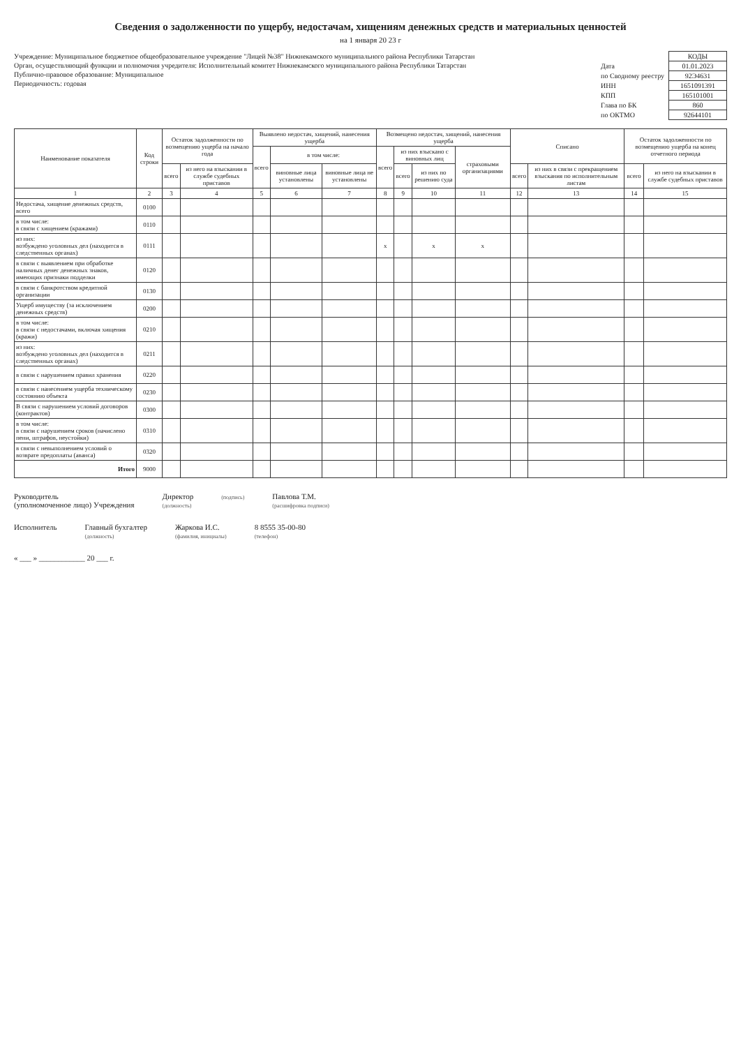Сведения о задолженности по ущербу, недостачам, хищениям денежных средств и материальных ценностей
на 1 января 20 23 г
Учреждение: Муниципальное бюджетное общеобразовательное учреждение "Лицей №38" Нижнекамского муниципального района Республики Татарстан
Орган, осуществляющий функции и полномочия учредителя: Исполнительный комитет Нижнекамского муниципального района Республики Татарстан
Публично-правовое образование: Муниципальное
Периодичность: годовая
| | КОДЫ |
| Дата | 01.01.2023 |
| по Сводному реестру | 92Э4631 |
| ИНН | 1651091391 |
| КПП | 165101001 |
| Глава по БК | 860 |
| по ОКТМО | 92644101 |
| Наименование показателя | Код строки | Остаток задолженности по возмещению ущерба на начало года | | Выявлено недостач, хищений, нанесения ущерба | | | Возмещено недостач, хищений, нанесения ущерба | | | | Списано | | Остаток задолженности по возмещению ущерба на конец отчетного периода | |
| --- | --- | --- | --- | --- | --- | --- | --- | --- | --- | --- | --- | --- | --- | --- |
| | | | | всего | в том числе: | | всего | из них взыскано с виновных лиц | | страховыми организациями | | | | |
| | | всего | из него на взыскании в службе судебных приставов | | виновные лица установлены | виновные лица не установлены | | всего | из них по решению суда | | всего | из них в связи с прекращением взыскания по исполнительным листам | всего | из него на взыскании в службе судебных приставов |
| 1 | 2 | 3 | 4 | 5 | 6 | 7 | 8 | 9 | 10 | 11 | 12 | 13 | 14 | 15 |
| Недостача, хищение денежных средств, всего | 0100 | | | | | | | | | | | | | |
| в том числе: в связи с хищением (кражами) | 0110 | | | | | | | | | | | | | |
| из них: возбуждено уголовных дел (находится в следственных органах) | 0111 | | | | | | x | | x | x | | | | |
| в связи с выявлением при обработке наличных денег денежных знаков, имеющих признаки подделки | 0120 | | | | | | | | | | | | | |
| в связи с банкротством кредитной организации | 0130 | | | | | | | | | | | | | |
| Ущерб имуществу (за исключением денежных средств) | 0200 | | | | | | | | | | | | | |
| в том числе: в связи с недостачами, включая хищения (кражи) | 0210 | | | | | | | | | | | | | |
| из них: возбуждено уголовных дел (находится в следственных органах) | 0211 | | | | | | | | | | | | | |
| в связи с нарушением правил хранения | 0220 | | | | | | | | | | | | | |
| в связи с нанесением ущерба техническому состоянию объекта | 0230 | | | | | | | | | | | | | |
| В связи с нарушением условий договоров (контрактов) | 0300 | | | | | | | | | | | | | |
| в том числе: в связи с нарушением сроков (начислено пени, штрафов, неустойки) | 0310 | | | | | | | | | | | | | |
| в связи с невыполнением условий о возврате предоплаты (аванса) | 0320 | | | | | | | | | | | | | |
| Итого | 9000 | | | | | | | | | | | | | |
Руководитель
(уполномоченное лицо) Учреждения
Директор
(должность)
(подпись)
Павлова Т.М.
(расшифровка подписи)
Исполнитель
Главный бухгалтер
(должность)
Жаркова И.С.
(фамилия, инициалы)
8 8555 35-00-80
(телефон)
« ___ » ____________ 20 ___ г.